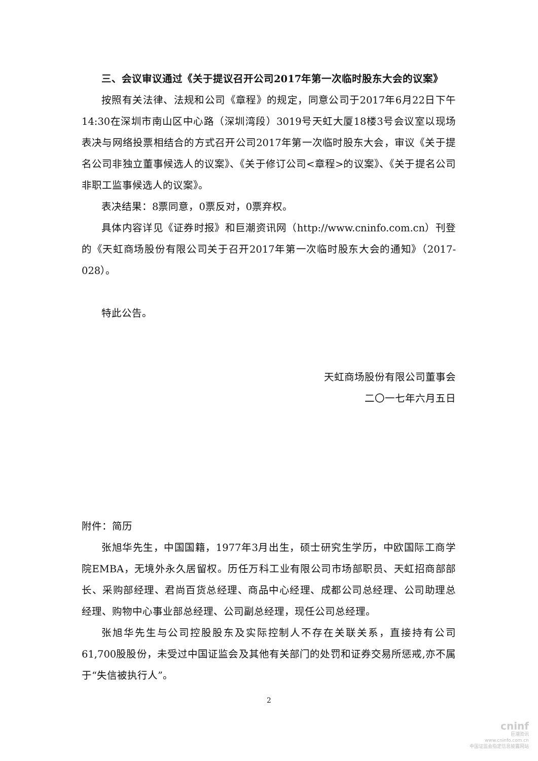三、会议审议通过《关于提议召开公司2017年第一次临时股东大会的议案》
按照有关法律、法规和公司《章程》的规定，同意公司于2017年6月22日下午14:30在深圳市南山区中心路（深圳湾段）3019号天虹大厦18楼3号会议室以现场表决与网络投票相结合的方式召开公司2017年第一次临时股东大会，审议《关于提名公司非独立董事候选人的议案》、《关于修订公司<章程>的议案》、《关于提名公司非职工监事候选人的议案》。
表决结果：8票同意，0票反对，0票弃权。
具体内容详见《证券时报》和巨潮资讯网（http://www.cninfo.com.cn）刊登的《天虹商场股份有限公司关于召开2017年第一次临时股东大会的通知》（2017-028）。
特此公告。
天虹商场股份有限公司董事会
二〇一七年六月五日
附件：简历
张旭华先生，中国国籍，1977年3月出生，硕士研究生学历，中欧国际工商学院EMBA，无境外永久居留权。历任万科工业有限公司市场部职员、天虹招商部部长、采购部经理、君尚百货总经理、商品中心经理、成都公司总经理、公司助理总经理、购物中心事业部总经理、公司副总经理，现任公司总经理。
张旭华先生与公司控股股东及实际控制人不存在关联关系，直接持有公司61,700股股份，未受过中国证监会及其他有关部门的处罚和证券交易所惩戒,亦不属于“失信被执行人”。
2
cninf
巨潮资讯
www.cninfo.com.cn
中国证监会指定信息披露网站